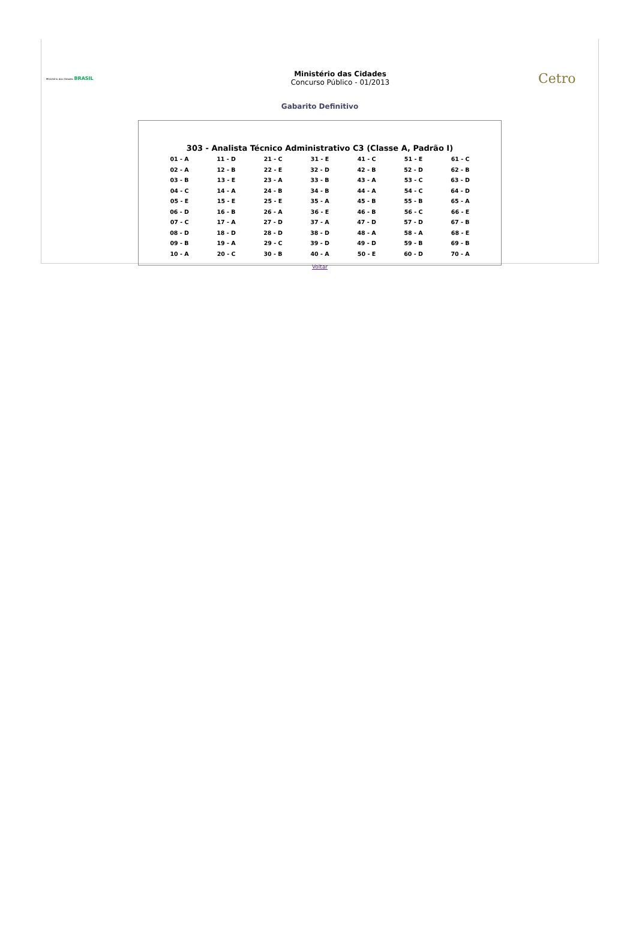Ministério das Cidades BRASIL
Ministério das Cidades
Concurso Público - 01/2013
Cetro
Gabarito Definitivo
303 - Analista Técnico Administrativo C3 (Classe A, Padrão I)
| 01 - A | 11 - D | 21 - C | 31 - E | 41 - C | 51 - E | 61 - C |
| 02 - A | 12 - B | 22 - E | 32 - D | 42 - B | 52 - D | 62 - B |
| 03 - B | 13 - E | 23 - A | 33 - B | 43 - A | 53 - C | 63 - D |
| 04 - C | 14 - A | 24 - B | 34 - B | 44 - A | 54 - C | 64 - D |
| 05 - E | 15 - E | 25 - E | 35 - A | 45 - B | 55 - B | 65 - A |
| 06 - D | 16 - B | 26 - A | 36 - E | 46 - B | 56 - C | 66 - E |
| 07 - C | 17 - A | 27 - D | 37 - A | 47 - D | 57 - D | 67 - B |
| 08 - D | 18 - D | 28 - D | 38 - D | 48 - A | 58 - A | 68 - E |
| 09 - B | 19 - A | 29 - C | 39 - D | 49 - D | 59 - B | 69 - B |
| 10 - A | 20 - C | 30 - B | 40 - A | 50 - E | 60 - D | 70 - A |
Voltar